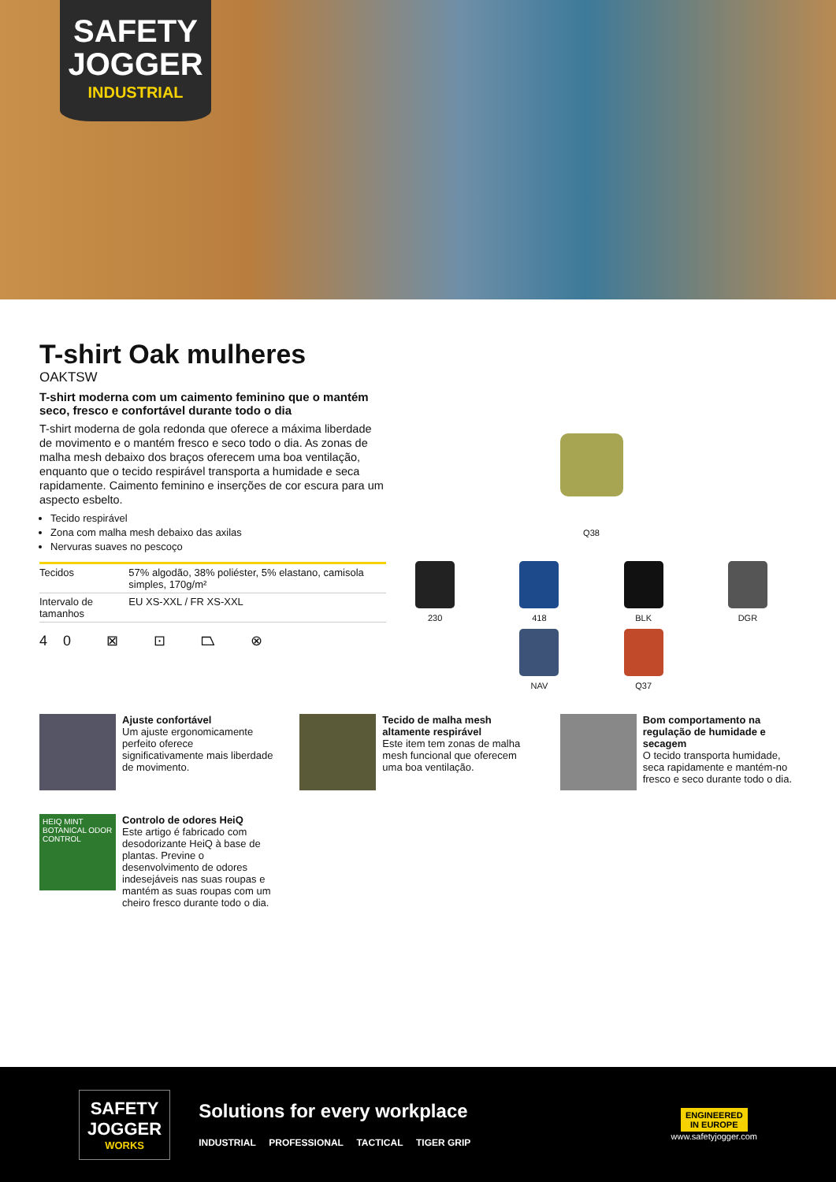SAFETY
JOGGER
INDUSTRIAL
T-shirt Oak mulheres
OAKTSW
T-shirt moderna com um caimento feminino que o mantém seco, fresco e confortável durante todo o dia
T-shirt moderna de gola redonda que oferece a máxima liberdade de movimento e o mantém fresco e seco todo o dia. As zonas de malha mesh debaixo dos braços oferecem uma boa ventilação, enquanto que o tecido respirável transporta a humidade e seca rapidamente. Caimento feminino e inserções de cor escura para um aspecto esbelto.
Tecido respirável
Zona com malha mesh debaixo das axilas
Nervuras suaves no pescoço
| Tecidos | 57% algodão, 38% poliéster, 5% elastano, camisola simples, 170g/m² |
| Intervalo de tamanhos | EU XS-XXL / FR XS-XXL |
40 ⊠ ⊡ ⏢ ⊗
Q38
230
418
BLK
DGR
NAV
Q37
Ajuste confortável
Um ajuste ergonomicamente perfeito oferece significativamente mais liberdade de movimento.
Tecido de malha mesh altamente respirável
Este item tem zonas de malha mesh funcional que oferecem uma boa ventilação.
Bom comportamento na regulação de humidade e secagem
O tecido transporta humidade, seca rapidamente e mantém-no fresco e seco durante todo o dia.
HEIQ MINT BOTANICAL ODOR CONTROL
Controlo de odores HeiQ
Este artigo é fabricado com desodorizante HeiQ à base de plantas. Previne o desenvolvimento de odores indesejáveis nas suas roupas e mantém as suas roupas com um cheiro fresco durante todo o dia.
SAFETY
JOGGER
WORKS
Solutions for every workplace
INDUSTRIAL PROFESSIONAL TACTICAL TIGER GRIP
ENGINEERED
IN EUROPE
www.safetyjogger.com